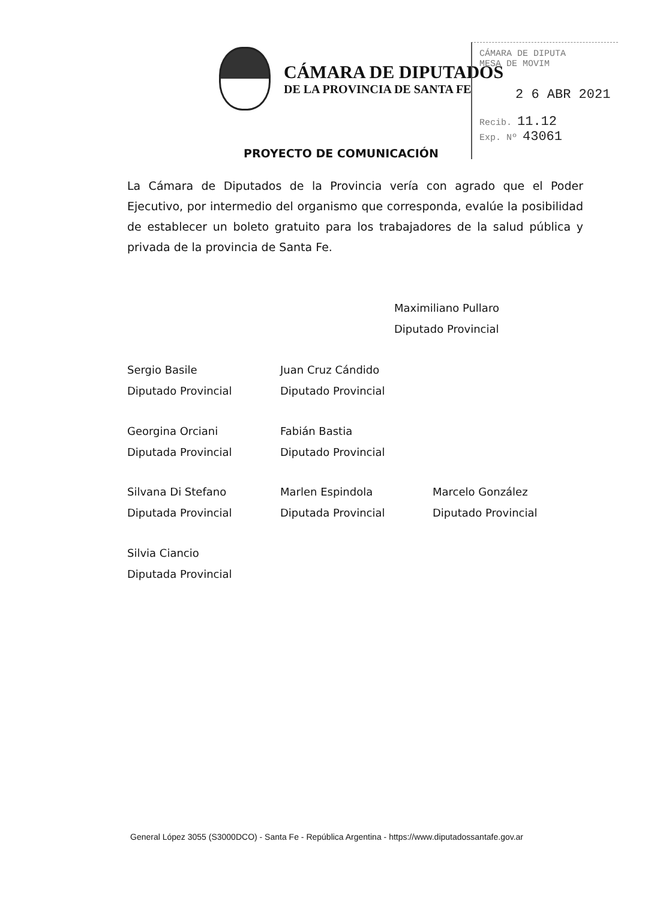CÁMARA DE DIPUTADOS
DE LA PROVINCIA DE SANTA FE
CÁMARA DE DIPUTA
MESA DE MOVIM
2 6 ABR 2021
Recib. 11.12
Exp. Nº 43061
PROYECTO DE COMUNICACIÓN
La Cámara de Diputados de la Provincia vería con agrado que el Poder Ejecutivo, por intermedio del organismo que corresponda, evalúe la posibilidad de establecer un boleto gratuito para los trabajadores de la salud pública y privada de la provincia de Santa Fe.
Maximiliano Pullaro
Diputado Provincial
Sergio Basile
Diputado Provincial
Juan Cruz Cándido
Diputado Provincial
Georgina Orciani
Diputada Provincial
Fabián Bastia
Diputado Provincial
Silvana Di Stefano
Diputada Provincial
Marlen Espindola
Diputada Provincial
Marcelo González
Diputado Provincial
Silvia Ciancio
Diputada Provincial
General López 3055 (S3000DCO) - Santa Fe - República Argentina - https://www.diputadossantafe.gov.ar